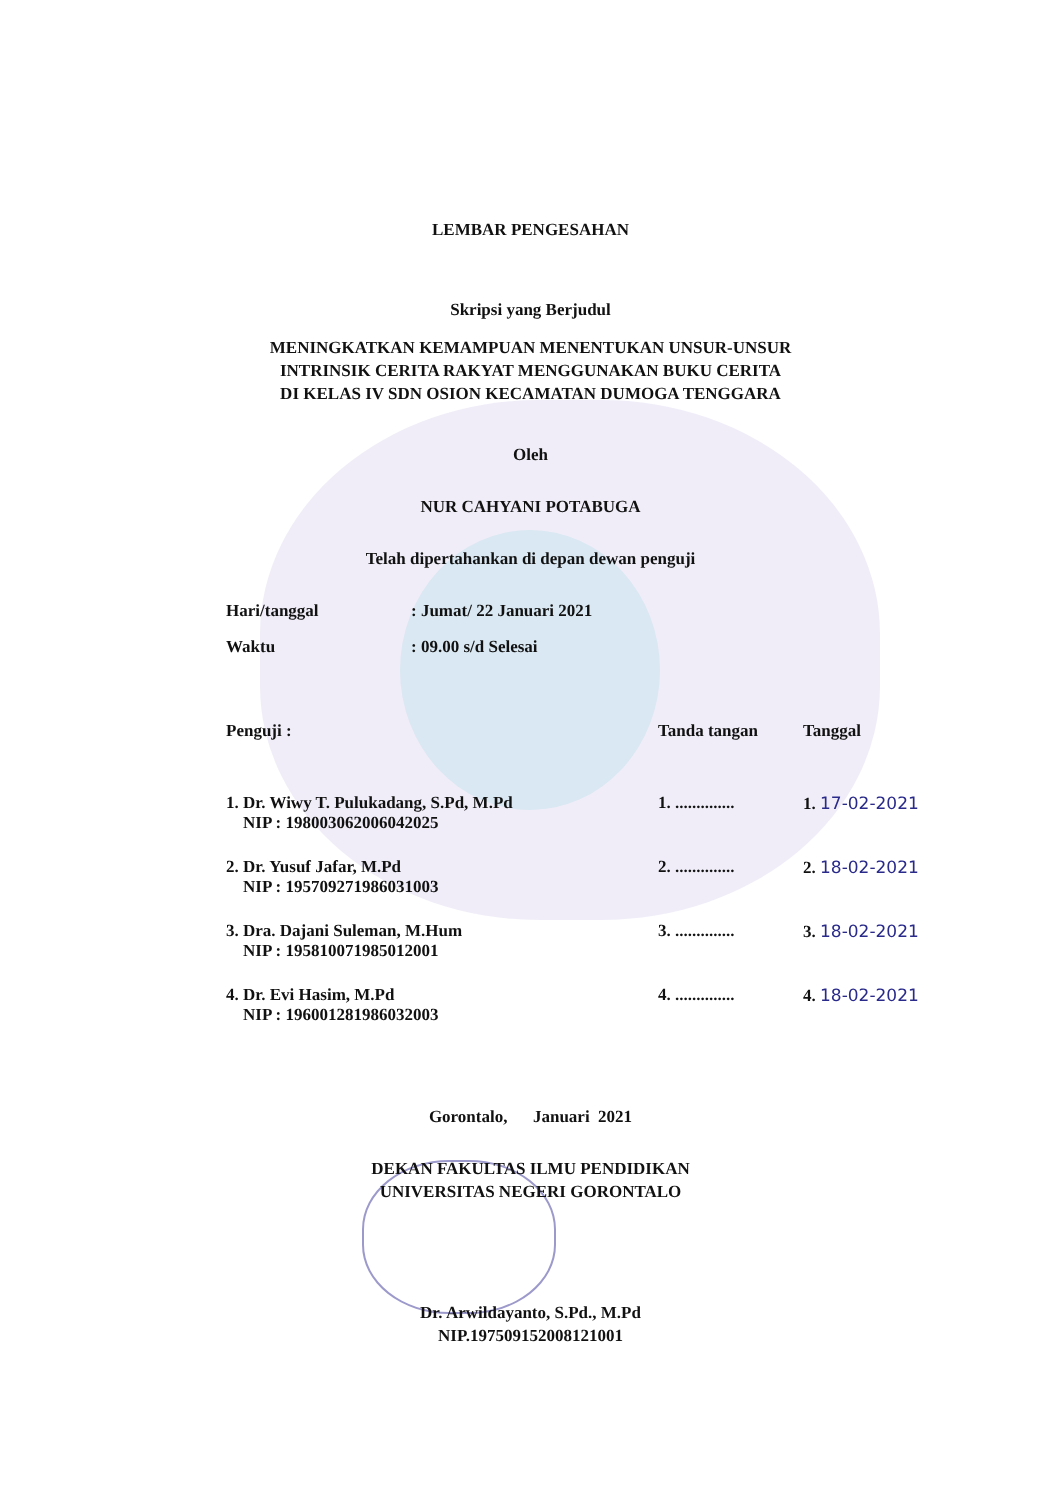LEMBAR PENGESAHAN
Skripsi yang Berjudul
MENINGKATKAN KEMAMPUAN MENENTUKAN UNSUR-UNSUR
INTRINSIK CERITA RAKYAT MENGGUNAKAN BUKU CERITA
DI KELAS IV SDN OSION KECAMATAN DUMOGA TENGGARA
Oleh
NUR CAHYANI POTABUGA
Telah dipertahankan di depan dewan penguji
| Hari/tanggal | : Jumat/ 22 Januari 2021 |
| Waktu | : 09.00 s/d Selesai |
| Penguji : | Tanda tangan | Tanggal |
| 1. Dr. Wiwy T. Pulukadang, S.Pd, M.Pd NIP : 198003062006042025 | 1. .............. | 1. 17-02-2021 |
| 2. Dr. Yusuf Jafar, M.Pd NIP : 195709271986031003 | 2. .............. | 2. 18-02-2021 |
| 3. Dra. Dajani Suleman, M.Hum NIP : 195810071985012001 | 3. .............. | 3. 18-02-2021 |
| 4. Dr. Evi Hasim, M.Pd NIP : 196001281986032003 | 4. .............. | 4. 18-02-2021 |
Gorontalo, Januari 2021
DEKAN FAKULTAS ILMU PENDIDIKAN
UNIVERSITAS NEGERI GORONTALO
Dr. Arwildayanto, S.Pd., M.Pd
NIP.197509152008121001